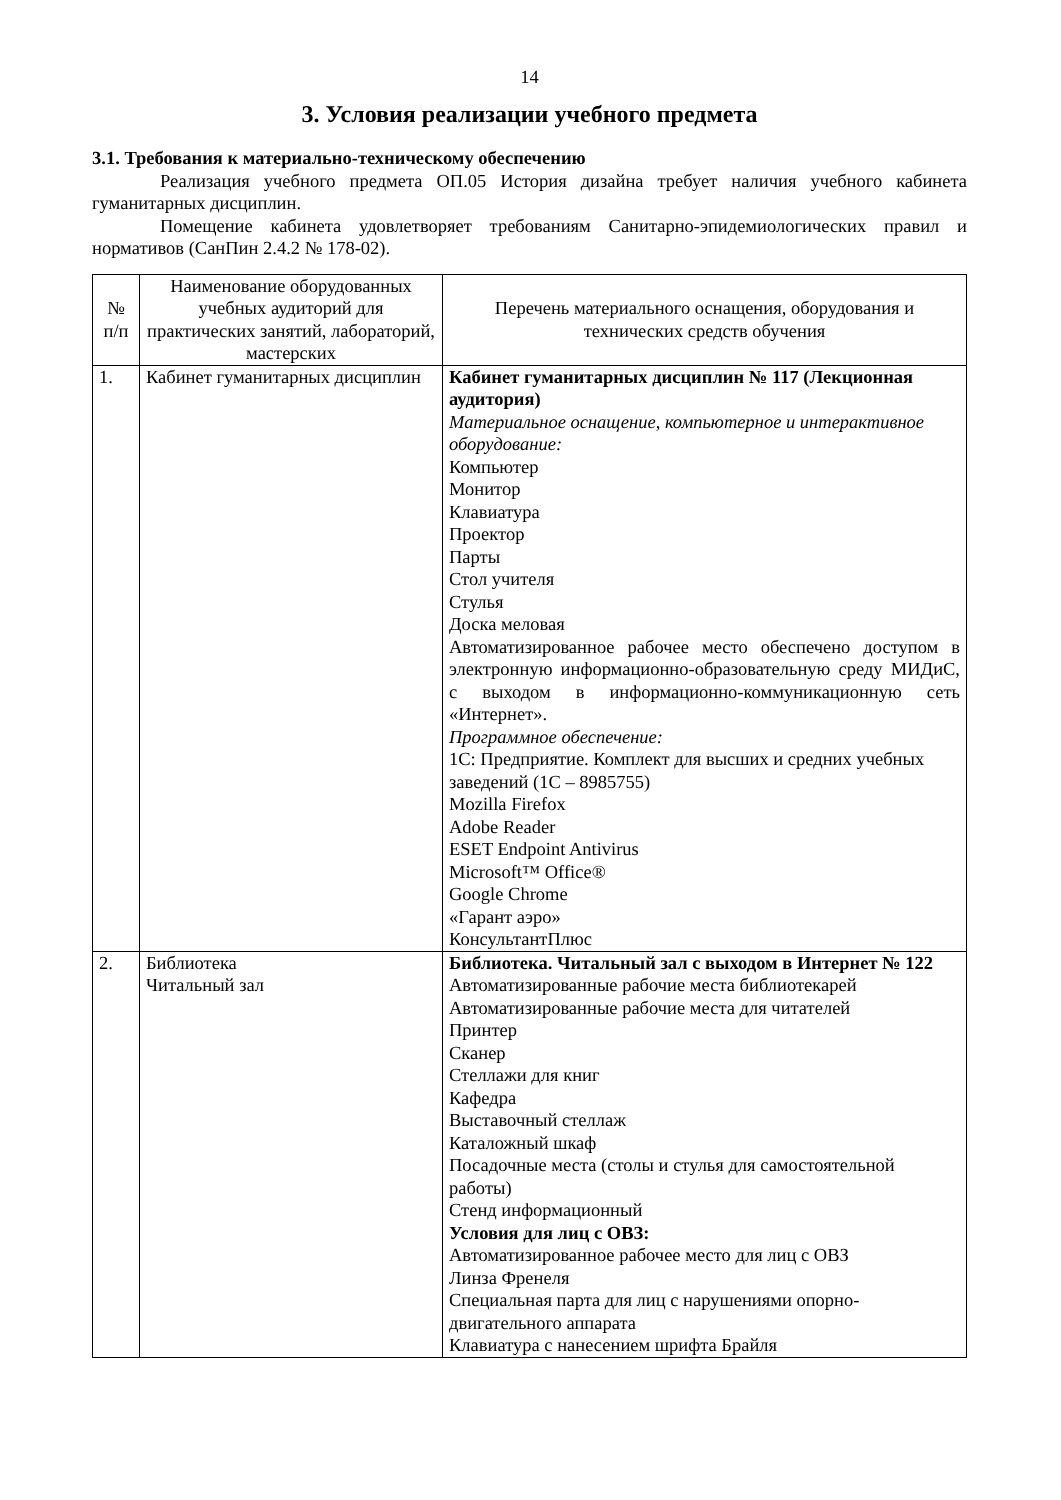14
3. Условия реализации учебного предмета
3.1. Требования к материально-техническому обеспечению
Реализация учебного предмета ОП.05 История дизайна требует наличия учебного кабинета гуманитарных дисциплин.
Помещение кабинета удовлетворяет требованиям Санитарно-эпидемиологических правил и нормативов (СанПин 2.4.2 № 178-02).
| № п/п | Наименование оборудованных учебных аудиторий для практических занятий, лабораторий, мастерских | Перечень материального оснащения, оборудования и технических средств обучения |
| 1. | Кабинет гуманитарных дисциплин | Кабинет гуманитарных дисциплин № 117 (Лекционная аудитория) Материальное оснащение, компьютерное и интерактивное оборудование: Компьютер Монитор Клавиатура Проектор Парты Стол учителя Стулья Доска меловая Автоматизированное рабочее место обеспечено доступом в электронную информационно-образовательную среду МИДиС, с выходом в информационно-коммуникационную сеть «Интернет». Программное обеспечение: 1С: Предприятие. Комплект для высших и средних учебных заведений (1С – 8985755) Mozilla Firefox Adobe Reader ESET Endpoint Antivirus Microsoft™ Office® Google Chrome «Гарант аэро» КонсультантПлюс |
| 2. | Библиотека Читальный зал | Библиотека. Читальный зал с выходом в Интернет № 122 Автоматизированные рабочие места библиотекарей Автоматизированные рабочие места для читателей Принтер Сканер Стеллажи для книг Кафедра Выставочный стеллаж Каталожный шкаф Посадочные места (столы и стулья для самостоятельной работы) Стенд информационный Условия для лиц с ОВЗ: Автоматизированное рабочее место для лиц с ОВЗ Линза Френеля Специальная парта для лиц с нарушениями опорно-двигательного аппарата Клавиатура с нанесением шрифта Брайля |